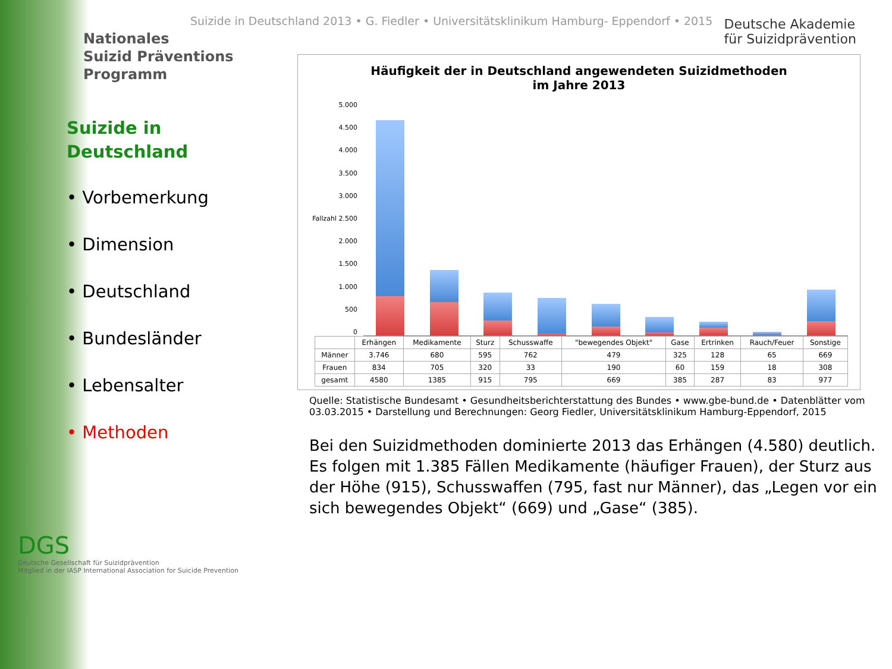Nationales
Suizid Präventions
Programm
Suizide in
Deutschland
• Vorbemerkung
• Dimension
• Deutschland
• Bundesländer
• Lebensalter
• Methoden
DGS
Deutsche Gesellschaft für Suizidprävention
Mitglied in der IASP International Association for Suicide Prevention
Suizide in Deutschland 2013 • G. Fiedler • Universitätsklinikum Hamburg- Eppendorf • 2015
Deutsche Akademie
für Suizidprävention
Häufigkeit der in Deutschland angewendeten Suizidmethoden
im Jahre 2013
5.000
4.500
4.000
3.500
3.000
Fallzahl 2.500
2.000
1.500
1.000
500
0
| | Erhängen | Medikamente | Sturz | Schusswaffe | "bewegendes Objekt" | Gase | Ertrinken | Rauch/Feuer | Sonstige |
| --- | --- | --- | --- | --- | --- | --- | --- | --- | --- |
| Männer | 3.746 | 680 | 595 | 762 | 479 | 325 | 128 | 65 | 669 |
| Frauen | 834 | 705 | 320 | 33 | 190 | 60 | 159 | 18 | 308 |
| gesamt | 4580 | 1385 | 915 | 795 | 669 | 385 | 287 | 83 | 977 |
Quelle: Statistische Bundesamt • Gesundheitsberichterstattung des Bundes • www.gbe-bund.de • Datenblätter vom 03.03.2015 • Darstellung und Berechnungen: Georg Fiedler, Universitätsklinikum Hamburg-Eppendorf, 2015
Bei den Suizidmethoden dominierte 2013 das Erhängen (4.580) deutlich. Es folgen mit 1.385 Fällen Medikamente (häufiger Frauen), der Sturz aus der Höhe (915), Schusswaffen (795, fast nur Männer), das „Legen vor ein sich bewegendes Objekt“ (669) und „Gase“ (385).